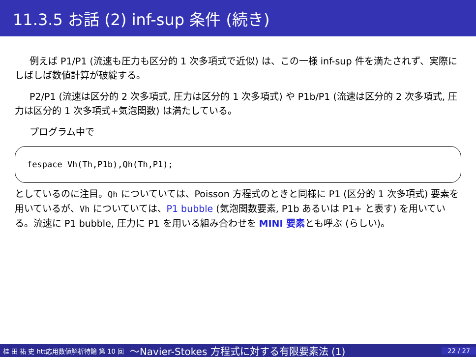11.3.5 お話 (2) inf-sup 条件 (続き)
例えば P1/P1 (流速も圧力も区分的 1 次多項式で近似) は、この一様 inf-sup 件を満たされず、実際にしばしば数値計算が破綻する。
P2/P1 (流速は区分的 2 次多項式, 圧力は区分的 1 次多項式) や P1b/P1 (流速は区分的 2 次多項式, 圧力は区分的 1 次多項式+気泡関数) は満たしている。
プログラム中で
fespace Vh(Th,P1b),Qh(Th,P1);
としているのに注目。Qh についていては、Poisson 方程式のときと同様に P1 (区分的 1 次多項式) 要素を用いているが、Vh についていては、P1 bubble (気泡関数要素, P1b あるいは P1+ と表す) を用いている。流速に P1 bubble, 圧力に P1 を用いる組み合わせを MINI 要素とも呼ぶ (らしい)。
桂 田 祐 史 htt応用数値解析特論 第 10 回 〜Navier-Stokes 方程式に対する有限要素法 (1) 22 / 27